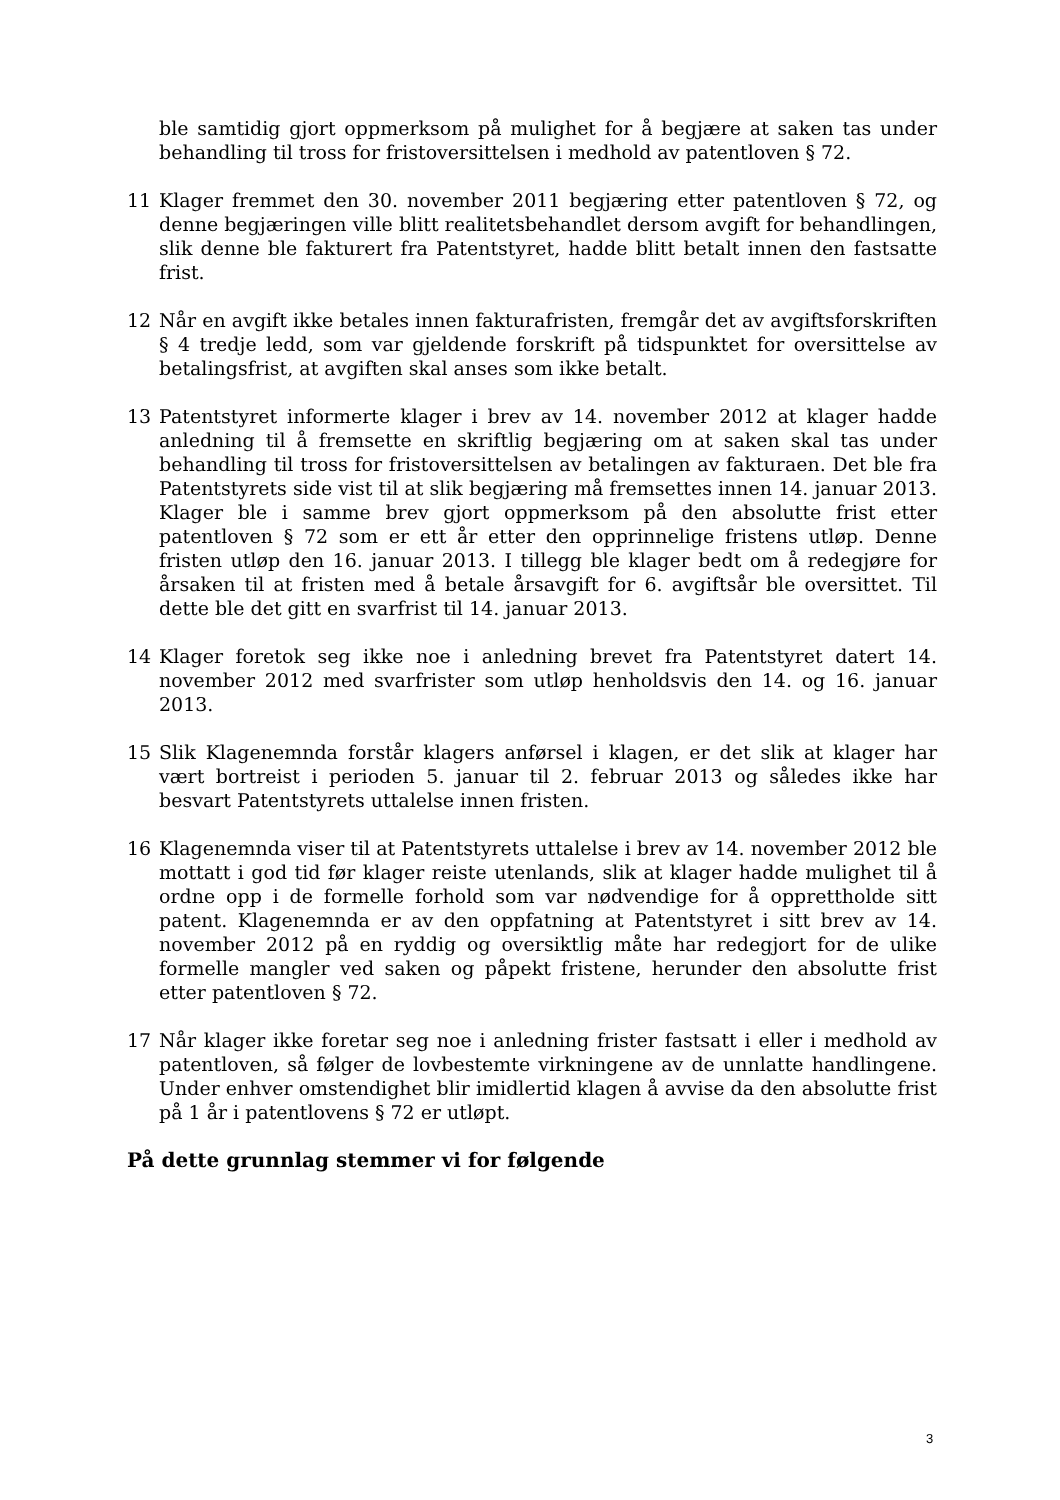ble samtidig gjort oppmerksom på mulighet for å begjære at saken tas under behandling til tross for fristoversittelsen i medhold av patentloven § 72.
11 Klager fremmet den 30. november 2011 begjæring etter patentloven § 72, og denne begjæringen ville blitt realitetsbehandlet dersom avgift for behandlingen, slik denne ble fakturert fra Patentstyret, hadde blitt betalt innen den fastsatte frist.
12 Når en avgift ikke betales innen fakturafristen, fremgår det av avgiftsforskriften § 4 tredje ledd, som var gjeldende forskrift på tidspunktet for oversittelse av betalingsfrist, at avgiften skal anses som ikke betalt.
13 Patentstyret informerte klager i brev av 14. november 2012 at klager hadde anledning til å fremsette en skriftlig begjæring om at saken skal tas under behandling til tross for fristoversittelsen av betalingen av fakturaen. Det ble fra Patentstyrets side vist til at slik begjæring må fremsettes innen 14. januar 2013. Klager ble i samme brev gjort oppmerksom på den absolutte frist etter patentloven § 72 som er ett år etter den opprinnelige fristens utløp. Denne fristen utløp den 16. januar 2013. I tillegg ble klager bedt om å redegjøre for årsaken til at fristen med å betale årsavgift for 6. avgiftsår ble oversittet. Til dette ble det gitt en svarfrist til 14. januar 2013.
14 Klager foretok seg ikke noe i anledning brevet fra Patentstyret datert 14. november 2012 med svarfrister som utløp henholdsvis den 14. og 16. januar 2013.
15 Slik Klagenemnda forstår klagers anførsel i klagen, er det slik at klager har vært bortreist i perioden 5. januar til 2. februar 2013 og således ikke har besvart Patentstyrets uttalelse innen fristen.
16 Klagenemnda viser til at Patentstyrets uttalelse i brev av 14. november 2012 ble mottatt i god tid før klager reiste utenlands, slik at klager hadde mulighet til å ordne opp i de formelle forhold som var nødvendige for å opprettholde sitt patent. Klagenemnda er av den oppfatning at Patentstyret i sitt brev av 14. november 2012 på en ryddig og oversiktlig måte har redegjort for de ulike formelle mangler ved saken og påpekt fristene, herunder den absolutte frist etter patentloven § 72.
17 Når klager ikke foretar seg noe i anledning frister fastsatt i eller i medhold av patentloven, så følger de lovbestemte virkningene av de unnlatte handlingene. Under enhver omstendighet blir imidlertid klagen å avvise da den absolutte frist på 1 år i patentlovens § 72 er utløpt.
På dette grunnlag stemmer vi for følgende
3